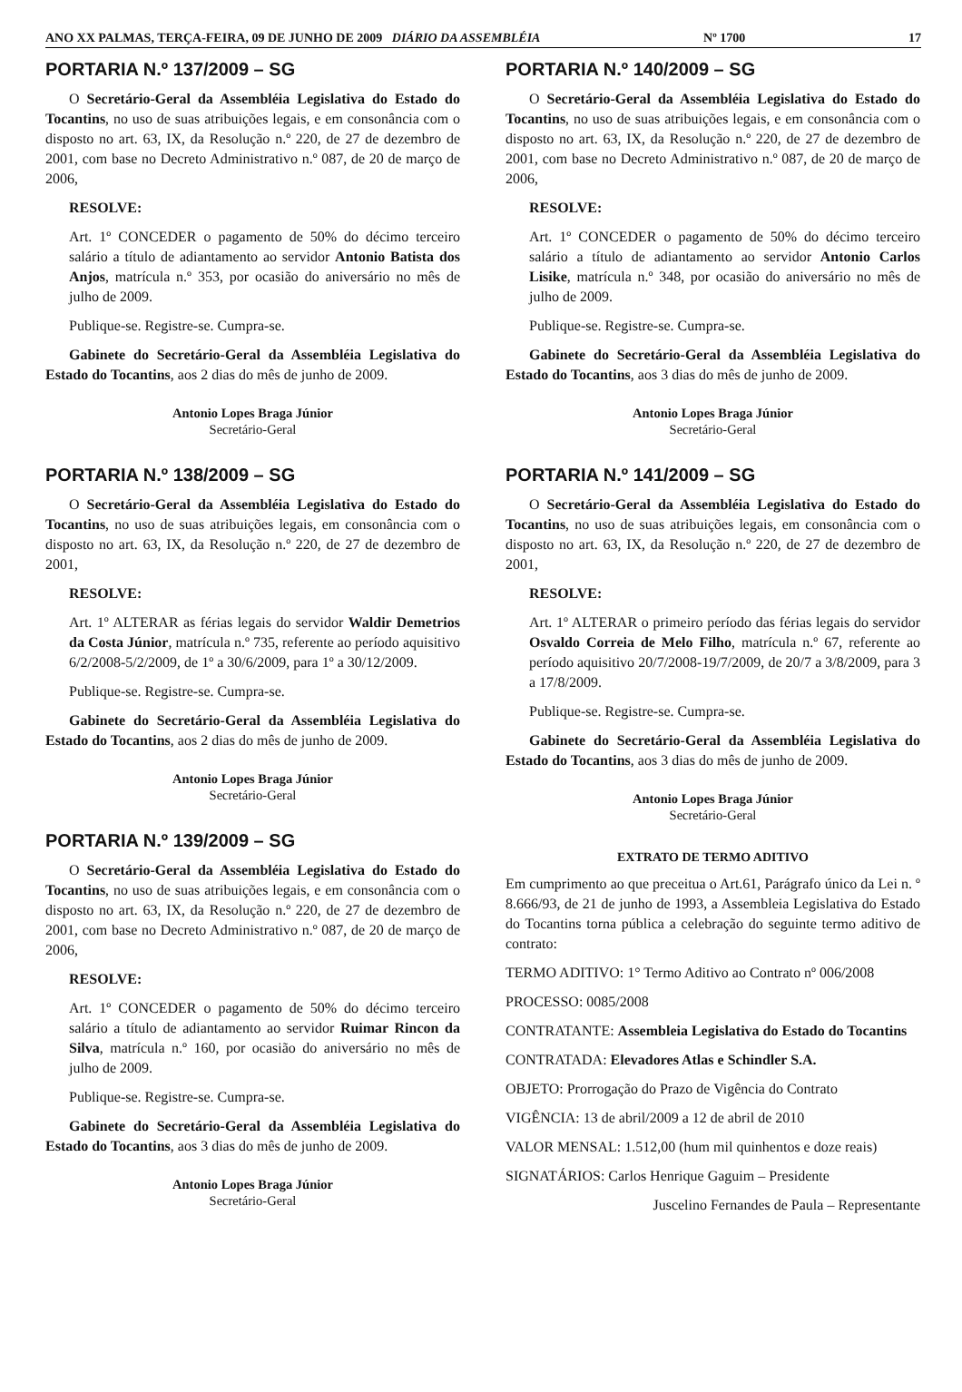ANO XX PALMAS, TERÇA-FEIRA, 09 DE JUNHO DE 2009 DIÁRIO DA ASSEMBLÉIA Nº 1700 17
PORTARIA N.º 137/2009 – SG
O Secretário-Geral da Assembléia Legislativa do Estado do Tocantins, no uso de suas atribuições legais, e em consonância com o disposto no art. 63, IX, da Resolução n.º 220, de 27 de dezembro de 2001, com base no Decreto Administrativo n.º 087, de 20 de março de 2006,
RESOLVE:
Art. 1º CONCEDER o pagamento de 50% do décimo terceiro salário a título de adiantamento ao servidor Antonio Batista dos Anjos, matrícula n.º 353, por ocasião do aniversário no mês de julho de 2009.
Publique-se. Registre-se. Cumpra-se.
Gabinete do Secretário-Geral da Assembléia Legislativa do Estado do Tocantins, aos 2 dias do mês de junho de 2009.
Antonio Lopes Braga Júnior
Secretário-Geral
PORTARIA N.º 138/2009 – SG
O Secretário-Geral da Assembléia Legislativa do Estado do Tocantins, no uso de suas atribuições legais, em consonância com o disposto no art. 63, IX, da Resolução n.º 220, de 27 de dezembro de 2001,
RESOLVE:
Art. 1º ALTERAR as férias legais do servidor Waldir Demetrios da Costa Júnior, matrícula n.º 735, referente ao período aquisitivo 6/2/2008-5/2/2009, de 1º a 30/6/2009, para 1º a 30/12/2009.
Publique-se. Registre-se. Cumpra-se.
Gabinete do Secretário-Geral da Assembléia Legislativa do Estado do Tocantins, aos 2 dias do mês de junho de 2009.
Antonio Lopes Braga Júnior
Secretário-Geral
PORTARIA N.º 139/2009 – SG
O Secretário-Geral da Assembléia Legislativa do Estado do Tocantins, no uso de suas atribuições legais, e em consonância com o disposto no art. 63, IX, da Resolução n.º 220, de 27 de dezembro de 2001, com base no Decreto Administrativo n.º 087, de 20 de março de 2006,
RESOLVE:
Art. 1º CONCEDER o pagamento de 50% do décimo terceiro salário a título de adiantamento ao servidor Ruimar Rincon da Silva, matrícula n.º 160, por ocasião do aniversário no mês de julho de 2009.
Publique-se. Registre-se. Cumpra-se.
Gabinete do Secretário-Geral da Assembléia Legislativa do Estado do Tocantins, aos 3 dias do mês de junho de 2009.
Antonio Lopes Braga Júnior
Secretário-Geral
PORTARIA N.º 140/2009 – SG
O Secretário-Geral da Assembléia Legislativa do Estado do Tocantins, no uso de suas atribuições legais, e em consonância com o disposto no art. 63, IX, da Resolução n.º 220, de 27 de dezembro de 2001, com base no Decreto Administrativo n.º 087, de 20 de março de 2006,
RESOLVE:
Art. 1º CONCEDER o pagamento de 50% do décimo terceiro salário a título de adiantamento ao servidor Antonio Carlos Lisike, matrícula n.º 348, por ocasião do aniversário no mês de julho de 2009.
Publique-se. Registre-se. Cumpra-se.
Gabinete do Secretário-Geral da Assembléia Legislativa do Estado do Tocantins, aos 3 dias do mês de junho de 2009.
Antonio Lopes Braga Júnior
Secretário-Geral
PORTARIA N.º 141/2009 – SG
O Secretário-Geral da Assembléia Legislativa do Estado do Tocantins, no uso de suas atribuições legais, em consonância com o disposto no art. 63, IX, da Resolução n.º 220, de 27 de dezembro de 2001,
RESOLVE:
Art. 1º ALTERAR o primeiro período das férias legais do servidor Osvaldo Correia de Melo Filho, matrícula n.º 67, referente ao período aquisitivo 20/7/2008-19/7/2009, de 20/7 a 3/8/2009, para 3 a 17/8/2009.
Publique-se. Registre-se. Cumpra-se.
Gabinete do Secretário-Geral da Assembléia Legislativa do Estado do Tocantins, aos 3 dias do mês de junho de 2009.
Antonio Lopes Braga Júnior
Secretário-Geral
EXTRATO DE TERMO ADITIVO
Em cumprimento ao que preceitua o Art.61, Parágrafo único da Lei n. º 8.666/93, de 21 de junho de 1993, a Assembleia Legislativa do Estado do Tocantins torna pública a celebração do seguinte termo aditivo de contrato:
TERMO ADITIVO: 1° Termo Aditivo ao Contrato nº 006/2008
PROCESSO: 0085/2008
CONTRATANTE: Assembleia Legislativa do Estado do Tocantins
CONTRATADA: Elevadores Atlas e Schindler S.A.
OBJETO: Prorrogação do Prazo de Vigência do Contrato
VIGÊNCIA: 13 de abril/2009 a 12 de abril de 2010
VALOR MENSAL: 1.512,00 (hum mil quinhentos e doze reais)
SIGNATÁRIOS: Carlos Henrique Gaguim – Presidente
Juscelino Fernandes de Paula – Representante